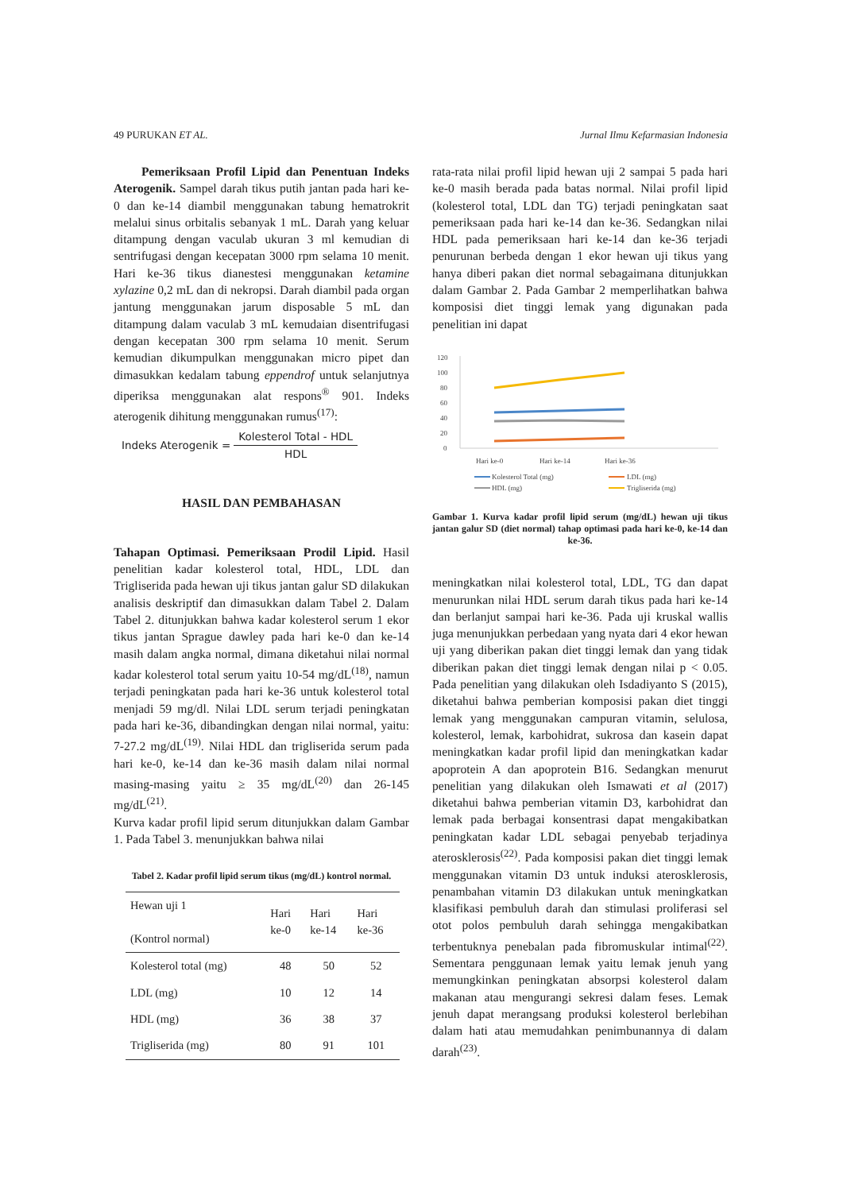49 PURUKAN ET AL. Jurnal Ilmu Kefarmasian Indonesia
Pemeriksaan Profil Lipid dan Penentuan Indeks Aterogenik. Sampel darah tikus putih jantan pada hari ke-0 dan ke-14 diambil menggunakan tabung hematrokrit melalui sinus orbitalis sebanyak 1 mL. Darah yang keluar ditampung dengan vaculab ukuran 3 ml kemudian di sentrifugasi dengan kecepatan 3000 rpm selama 10 menit. Hari ke-36 tikus dianestesi menggunakan ketamine xylazine 0,2 mL dan di nekropsi. Darah diambil pada organ jantung menggunakan jarum disposable 5 mL dan ditampung dalam vaculab 3 mL kemudaian disentrifugasi dengan kecepatan 300 rpm selama 10 menit. Serum kemudian dikumpulkan menggunakan micro pipet dan dimasukkan kedalam tabung eppendrof untuk selanjutnya diperiksa menggunakan alat respons<sup>®</sup> 901. Indeks aterogenik dihitung menggunakan rumus<sup>(17)</sup>:
Indeks Aterogenik = Kolesterol Total - HDL HDL
HASIL DAN PEMBAHASAN
Tahapan Optimasi. Pemeriksaan Prodil Lipid. Hasil penelitian kadar kolesterol total, HDL, LDL dan Trigliserida pada hewan uji tikus jantan galur SD dilakukan analisis deskriptif dan dimasukkan dalam Tabel 2. Dalam Tabel 2. ditunjukkan bahwa kadar kolesterol serum 1 ekor tikus jantan Sprague dawley pada hari ke-0 dan ke-14 masih dalam angka normal, dimana diketahui nilai normal kadar kolesterol total serum yaitu 10-54 mg/dL<sup>(18)</sup>, namun terjadi peningkatan pada hari ke-36 untuk kolesterol total menjadi 59 mg/dl. Nilai LDL serum terjadi peningkatan pada hari ke-36, dibandingkan dengan nilai normal, yaitu: 7-27.2 mg/dL<sup>(19)</sup>. Nilai HDL dan trigliserida serum pada hari ke-0, ke-14 dan ke-36 masih dalam nilai normal masing-masing yaitu ≥ 35 mg/dL<sup>(20)</sup> dan 26-145 mg/dL<sup>(21)</sup>.
Kurva kadar profil lipid serum ditunjukkan dalam Gambar 1. Pada Tabel 3. menunjukkan bahwa nilai
Tabel 2. Kadar profil lipid serum tikus (mg/dL) kontrol normal.
| Hewan uji 1 (Kontrol normal) | Hari ke-0 | Hari ke-14 | Hari ke-36 |
| --- | --- | --- | --- |
| Kolesterol total (mg) | 48 | 50 | 52 |
| LDL (mg) | 10 | 12 | 14 |
| HDL (mg) | 36 | 38 | 37 |
| Trigliserida (mg) | 80 | 91 | 101 |
rata-rata nilai profil lipid hewan uji 2 sampai 5 pada hari ke-0 masih berada pada batas normal. Nilai profil lipid (kolesterol total, LDL dan TG) terjadi peningkatan saat pemeriksaan pada hari ke-14 dan ke-36. Sedangkan nilai HDL pada pemeriksaan hari ke-14 dan ke-36 terjadi penurunan berbeda dengan 1 ekor hewan uji tikus yang hanya diberi pakan diet normal sebagaimana ditunjukkan dalam Gambar 2. Pada Gambar 2 memperlihatkan bahwa komposisi diet tinggi lemak yang digunakan pada penelitian ini dapat
120
100
80
60
40
20
0
Hari ke-0
Hari ke-14
Hari ke-36
Kolesterol Total (mg)
LDL (mg)
HDL (mg)
Trigliserida (mg)
Gambar 1. Kurva kadar profil lipid serum (mg/dL) hewan uji tikus jantan galur SD (diet normal) tahap optimasi pada hari ke-0, ke-14 dan ke-36.
meningkatkan nilai kolesterol total, LDL, TG dan dapat menurunkan nilai HDL serum darah tikus pada hari ke-14 dan berlanjut sampai hari ke-36. Pada uji kruskal wallis juga menunjukkan perbedaan yang nyata dari 4 ekor hewan uji yang diberikan pakan diet tinggi lemak dan yang tidak diberikan pakan diet tinggi lemak dengan nilai p < 0.05. Pada penelitian yang dilakukan oleh Isdadiyanto S (2015), diketahui bahwa pemberian komposisi pakan diet tinggi lemak yang menggunakan campuran vitamin, selulosa, kolesterol, lemak, karbohidrat, sukrosa dan kasein dapat meningkatkan kadar profil lipid dan meningkatkan kadar apoprotein A dan apoprotein B16. Sedangkan menurut penelitian yang dilakukan oleh Ismawati et al (2017) diketahui bahwa pemberian vitamin D3, karbohidrat dan lemak pada berbagai konsentrasi dapat mengakibatkan peningkatan kadar LDL sebagai penyebab terjadinya aterosklerosis<sup>(22)</sup>. Pada komposisi pakan diet tinggi lemak menggunakan vitamin D3 untuk induksi aterosklerosis, penambahan vitamin D3 dilakukan untuk meningkatkan klasifikasi pembuluh darah dan stimulasi proliferasi sel otot polos pembuluh darah sehingga mengakibatkan terbentuknya penebalan pada fibromuskular intimal<sup>(22)</sup>. Sementara penggunaan lemak yaitu lemak jenuh yang memungkinkan peningkatan absorpsi kolesterol dalam makanan atau mengurangi sekresi dalam feses. Lemak jenuh dapat merangsang produksi kolesterol berlebihan dalam hati atau memudahkan penimbunannya di dalam darah<sup>(23)</sup>.